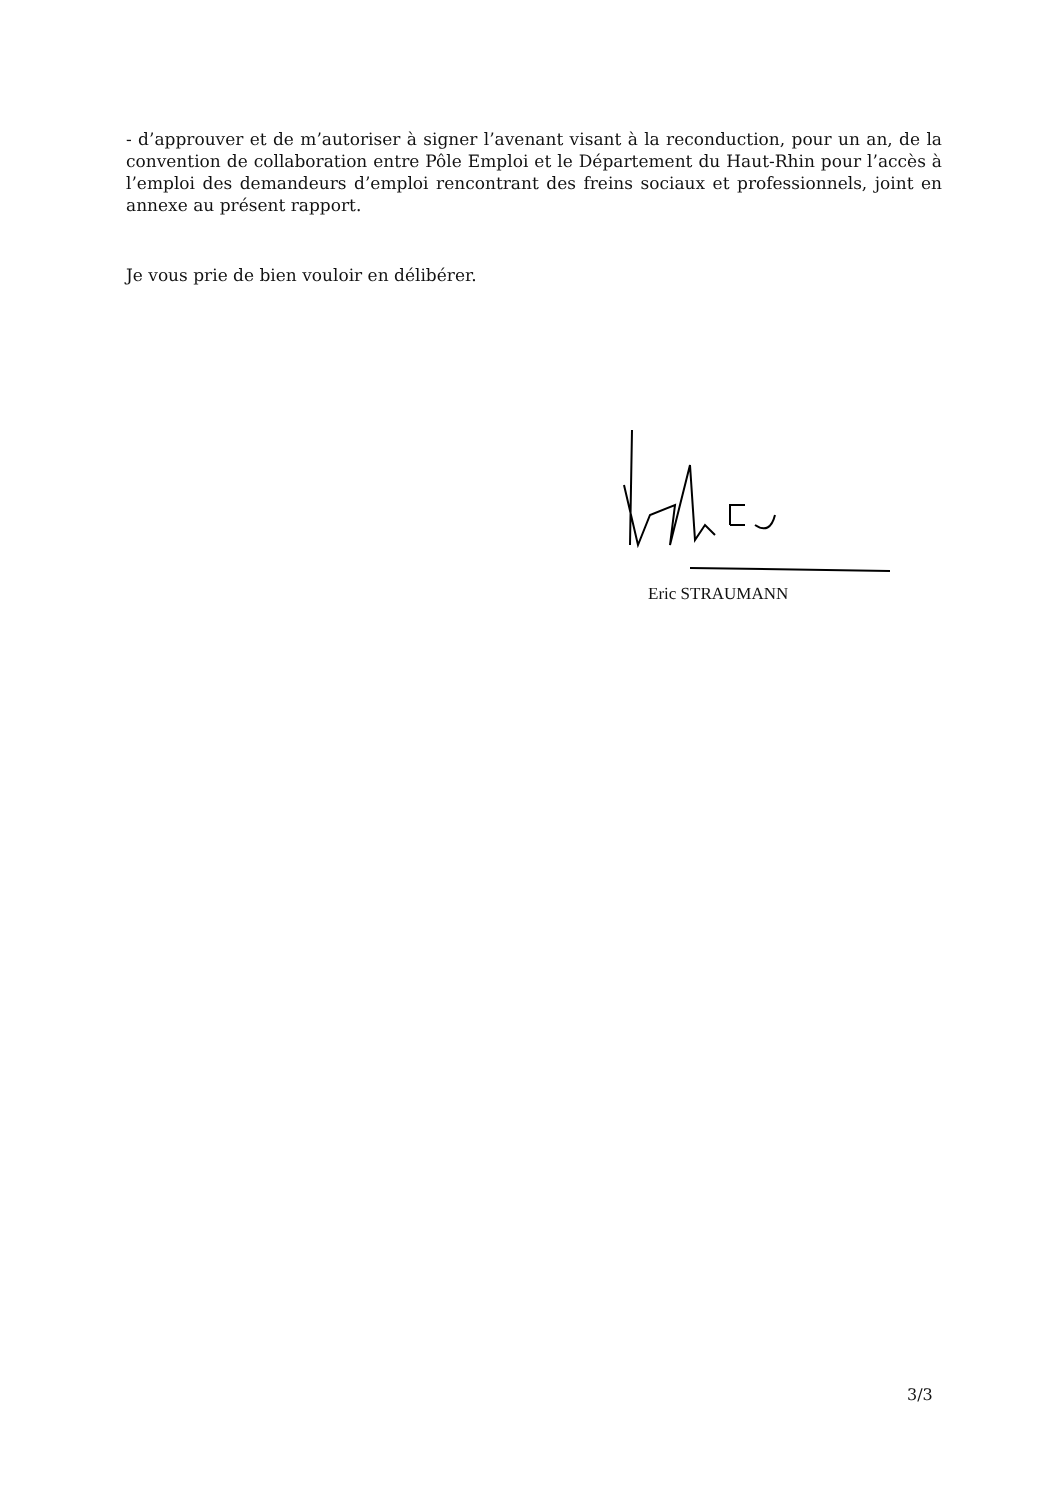- d’approuver et de m’autoriser à signer l’avenant visant à la reconduction, pour un an, de la convention de collaboration entre Pôle Emploi et le Département du Haut-Rhin pour l’accès à l’emploi des demandeurs d’emploi rencontrant des freins sociaux et professionnels, joint en annexe au présent rapport.
Je vous prie de bien vouloir en délibérer.
Eric STRAUMANN
3/3